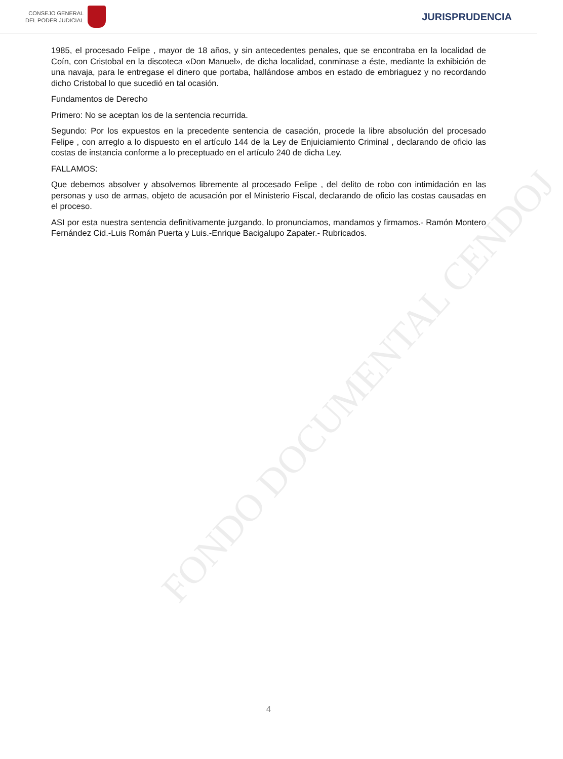CONSEJO GENERAL
DEL PODER JUDICIAL
JURISPRUDENCIA
FONDO DOCUMENTAL CENDOJ
1985, el procesado Felipe , mayor de 18 años, y sin antecedentes penales, que se encontraba en la localidad de Coín, con Cristobal en la discoteca «Don Manuel», de dicha localidad, conminase a éste, mediante la exhibición de una navaja, para le entregase el dinero que portaba, hallándose ambos en estado de embriaguez y no recordando dicho Cristobal lo que sucedió en tal ocasión.
Fundamentos de Derecho
Primero: No se aceptan los de la sentencia recurrida.
Segundo: Por los expuestos en la precedente sentencia de casación, procede la libre absolución del procesado Felipe , con arreglo a lo dispuesto en el artículo 144 de la Ley de Enjuiciamiento Criminal , declarando de oficio las costas de instancia conforme a lo preceptuado en el artículo 240 de dicha Ley.
FALLAMOS:
Que debemos absolver y absolvemos libremente al procesado Felipe , del delito de robo con intimidación en las personas y uso de armas, objeto de acusación por el Ministerio Fiscal, declarando de oficio las costas causadas en el proceso.
ASI por esta nuestra sentencia definitivamente juzgando, lo pronunciamos, mandamos y firmamos.- Ramón Montero Fernández Cid.-Luis Román Puerta y Luis.-Enrique Bacigalupo Zapater.- Rubricados.
4